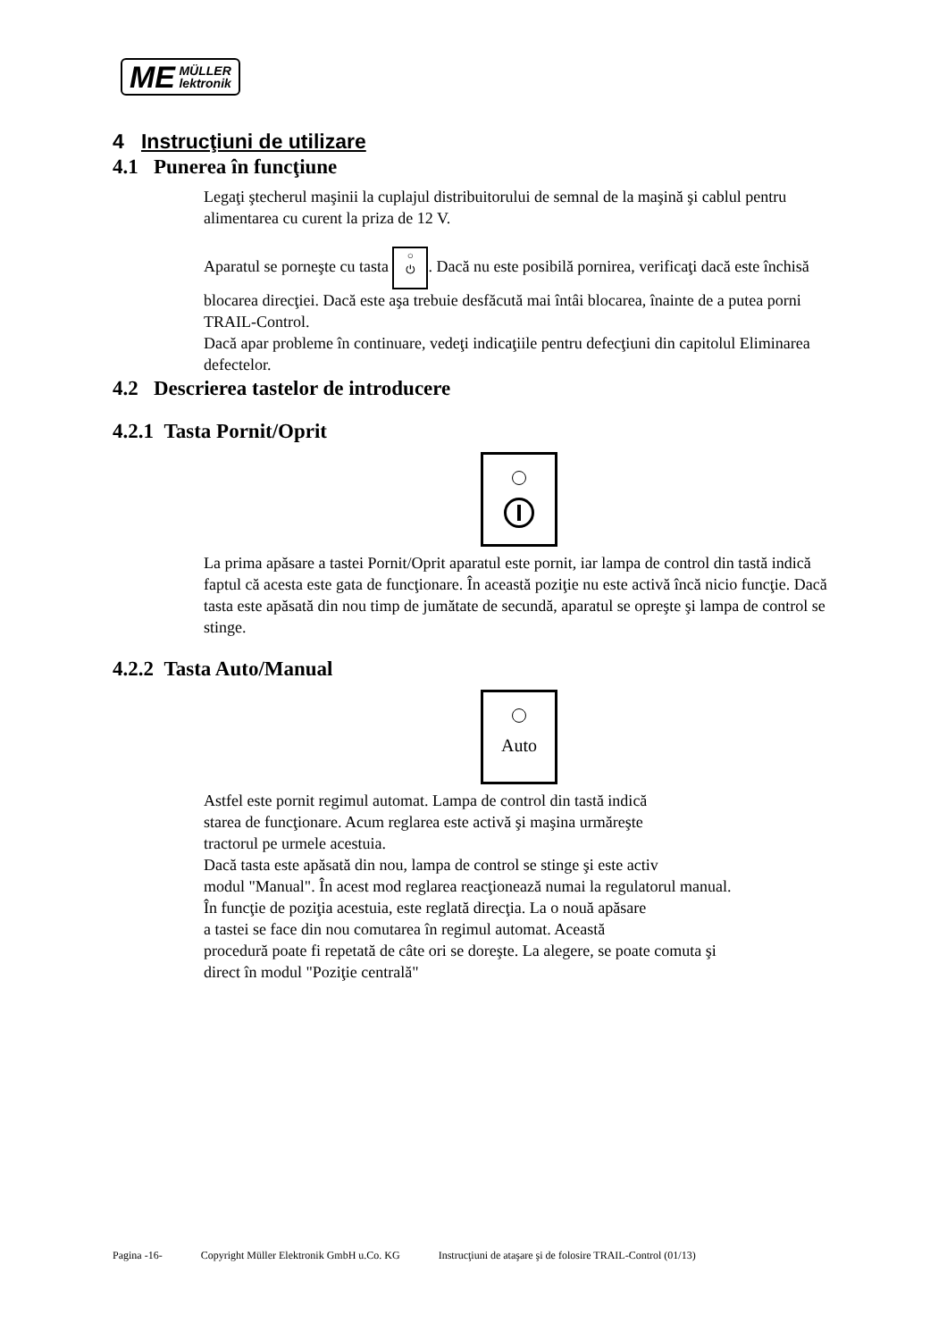ME MÜLLER
lektronik
4 Instrucţiuni de utilizare
4.1 Punerea în funcţiune
Legaţi ştecherul maşinii la cuplajul distribuitorului de semnal de la maşină şi cablul pentru alimentarea cu curent la priza de 12 V.
Aparatul se porneşte cu tasta ○
⏻. Dacă nu este posibilă pornirea, verificaţi dacă este închisă blocarea direcţiei. Dacă este aşa trebuie desfăcută mai întâi blocarea, înainte de a putea porni TRAIL-Control.
Dacă apar probleme în continuare, vedeţi indicaţiile pentru defecţiuni din capitolul Eliminarea defectelor.
4.2 Descrierea tastelor de introducere
4.2.1 Tasta Pornit/Oprit
La prima apăsare a tastei Pornit/Oprit aparatul este pornit, iar lampa de control din tastă indică faptul că acesta este gata de funcţionare. În această poziţie nu este activă încă nicio funcţie. Dacă tasta este apăsată din nou timp de jumătate de secundă, aparatul se opreşte şi lampa de control se stinge.
4.2.2 Tasta Auto/Manual
Auto
Astfel este pornit regimul automat. Lampa de control din tastă indică
starea de funcţionare. Acum reglarea este activă şi maşina urmăreşte
tractorul pe urmele acestuia.
Dacă tasta este apăsată din nou, lampa de control se stinge şi este activ
modul "Manual". În acest mod reglarea reacţionează numai la regulatorul manual.
În funcţie de poziţia acestuia, este reglată direcţia. La o nouă apăsare
a tastei se face din nou comutarea în regimul automat. Această
procedură poate fi repetată de câte ori se doreşte. La alegere, se poate comuta şi
direct în modul "Poziţie centrală"
Pagina -16- Copyright Müller Elektronik GmbH u.Co. KG Instrucţiuni de ataşare şi de folosire TRAIL-Control (01/13)